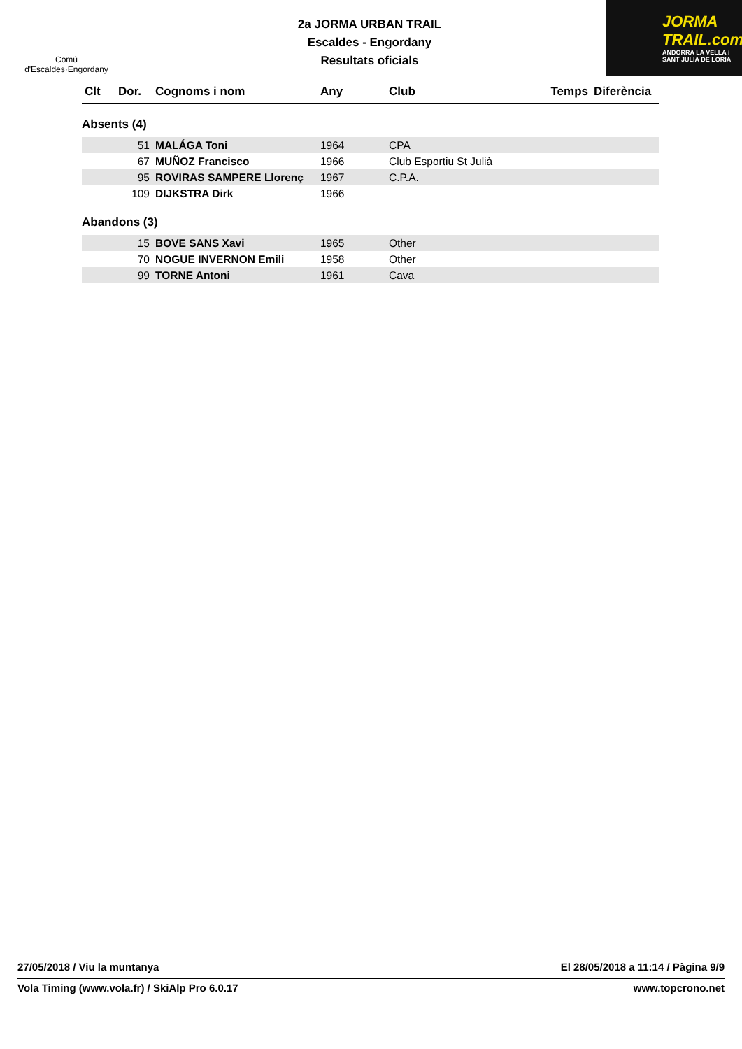Comú
d'Escaldes·Engordany
2a JORMA URBAN TRAIL
Escaldes - Engordany
Resultats oficials
JORMA
TRAIL.com
ANDORRA LA VELLA i SANT JULIA DE LORIA
| Clt | Dor. | Cognoms i nom | Any | Club | Temps | Diferència |
| --- | --- | --- | --- | --- | --- | --- |
| Absents (4) | | | | | | |
| | 51 | MALÁGA Toni | 1964 | CPA | | |
| | 67 | MUÑOZ Francisco | 1966 | Club Esportiu St Julià | | |
| | 95 | ROVIRAS SAMPERE Llorenç | 1967 | C.P.A. | | |
| | 109 | DIJKSTRA Dirk | 1966 | | | |
| Abandons (3) | | | | | | |
| | 15 | BOVE SANS Xavi | 1965 | Other | | |
| | 70 | NOGUE INVERNON Emili | 1958 | Other | | |
| | 99 | TORNE Antoni | 1961 | Cava | | |
27/05/2018 / Viu la muntanya El 28/05/2018 a 11:14 / Pàgina 9/9
Vola Timing (www.vola.fr) / SkiAlp Pro 6.0.17 www.topcrono.net